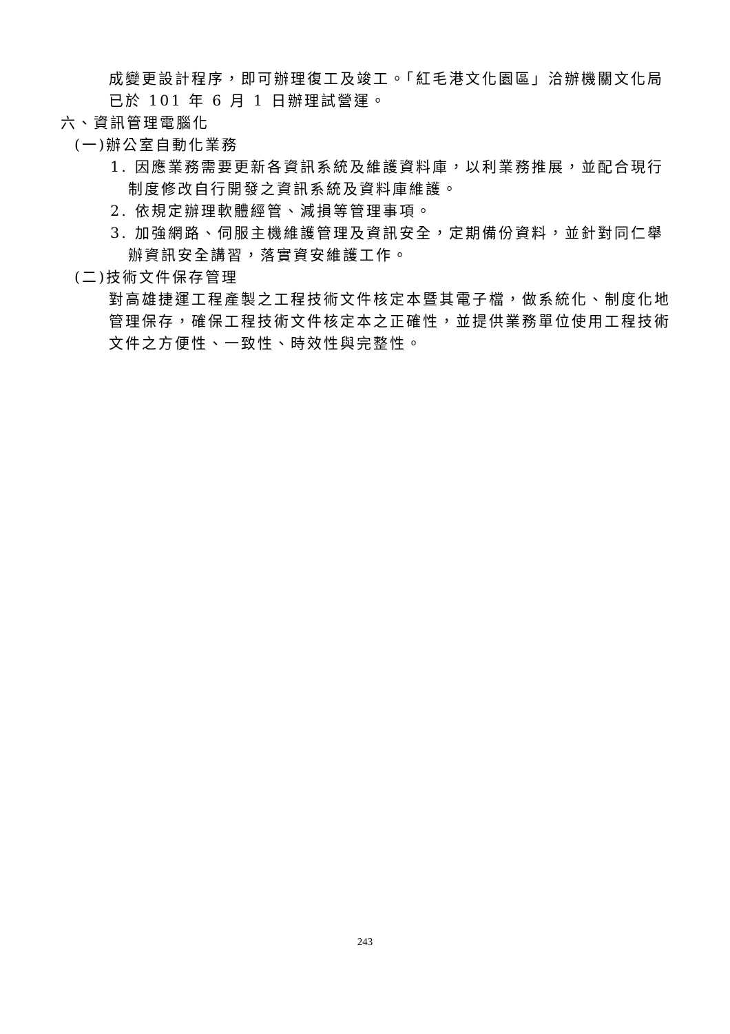成變更設計程序，即可辦理復工及竣工。「紅毛港文化園區」洽辦機關文化局
已於 101 年 6 月 1 日辦理試營運。
六、資訊管理電腦化
(一)辦公室自動化業務
1. 因應業務需要更新各資訊系統及維護資料庫，以利業務推展，並配合現行
制度修改自行開發之資訊系統及資料庫維護。
2. 依規定辦理軟體經管、減損等管理事項。
3. 加強網路、伺服主機維護管理及資訊安全，定期備份資料，並針對同仁舉
辦資訊安全講習，落實資安維護工作。
(二)技術文件保存管理
對高雄捷運工程產製之工程技術文件核定本暨其電子檔，做系統化、制度化地管理保存，確保工程技術文件核定本之正確性，並提供業務單位使用工程技術文件之方便性、一致性、時效性與完整性。
243